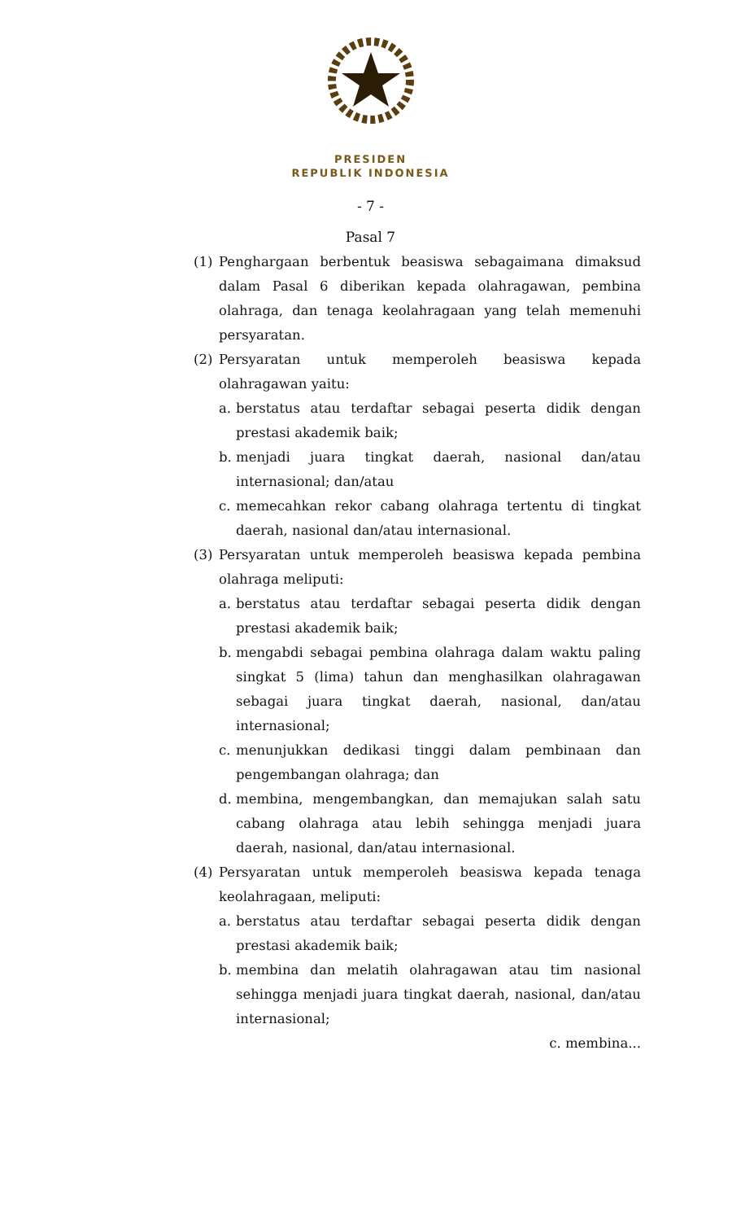PRESIDEN
REPUBLIK INDONESIA
- 7 -
Pasal 7
(1) Penghargaan berbentuk beasiswa sebagaimana dimaksud dalam Pasal 6 diberikan kepada olahragawan, pembina olahraga, dan tenaga keolahragaan yang telah memenuhi persyaratan.
(2) Persyaratan untuk memperoleh beasiswa kepada olahragawan yaitu:
a. berstatus atau terdaftar sebagai peserta didik dengan prestasi akademik baik;
b. menjadi juara tingkat daerah, nasional dan/atau internasional; dan/atau
c. memecahkan rekor cabang olahraga tertentu di tingkat daerah, nasional dan/atau internasional.
(3) Persyaratan untuk memperoleh beasiswa kepada pembina olahraga meliputi:
a. berstatus atau terdaftar sebagai peserta didik dengan prestasi akademik baik;
b. mengabdi sebagai pembina olahraga dalam waktu paling singkat 5 (lima) tahun dan menghasilkan olahragawan sebagai juara tingkat daerah, nasional, dan/atau internasional;
c. menunjukkan dedikasi tinggi dalam pembinaan dan pengembangan olahraga; dan
d. membina, mengembangkan, dan memajukan salah satu cabang olahraga atau lebih sehingga menjadi juara daerah, nasional, dan/atau internasional.
(4) Persyaratan untuk memperoleh beasiswa kepada tenaga keolahragaan, meliputi:
a. berstatus atau terdaftar sebagai peserta didik dengan prestasi akademik baik;
b. membina dan melatih olahragawan atau tim nasional sehingga menjadi juara tingkat daerah, nasional, dan/atau internasional;
c. membina...